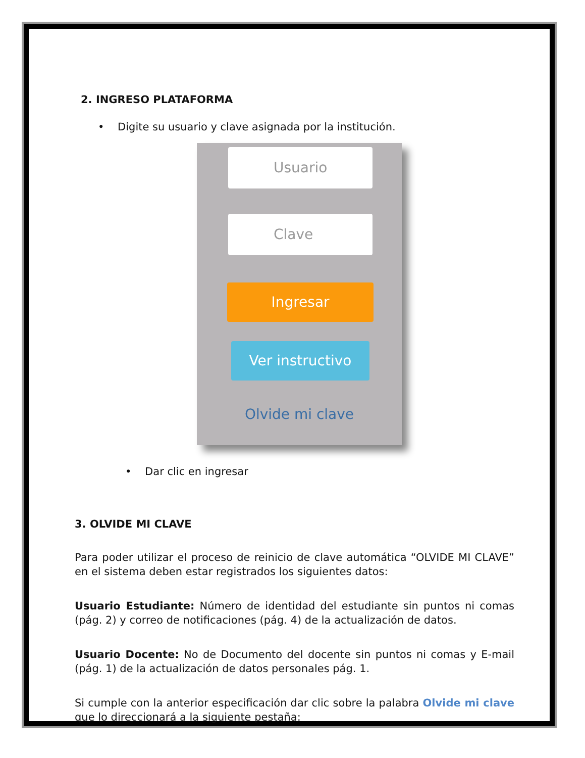2. INGRESO PLATAFORMA
• Digite su usuario y clave asignada por la institución.
Usuario
Clave
Ingresar
Ver instructivo
Olvide mi clave
• Dar clic en ingresar
3. OLVIDE MI CLAVE
Para poder utilizar el proceso de reinicio de clave automática “OLVIDE MI CLAVE” en el sistema deben estar registrados los siguientes datos:
Usuario Estudiante: Número de identidad del estudiante sin puntos ni comas (pág. 2) y correo de notificaciones (pág. 4) de la actualización de datos.
Usuario Docente: No de Documento del docente sin puntos ni comas y E-mail (pág. 1) de la actualización de datos personales pág. 1.
Si cumple con la anterior especificación dar clic sobre la palabra Olvide mi clave que lo direccionará a la siguiente pestaña: